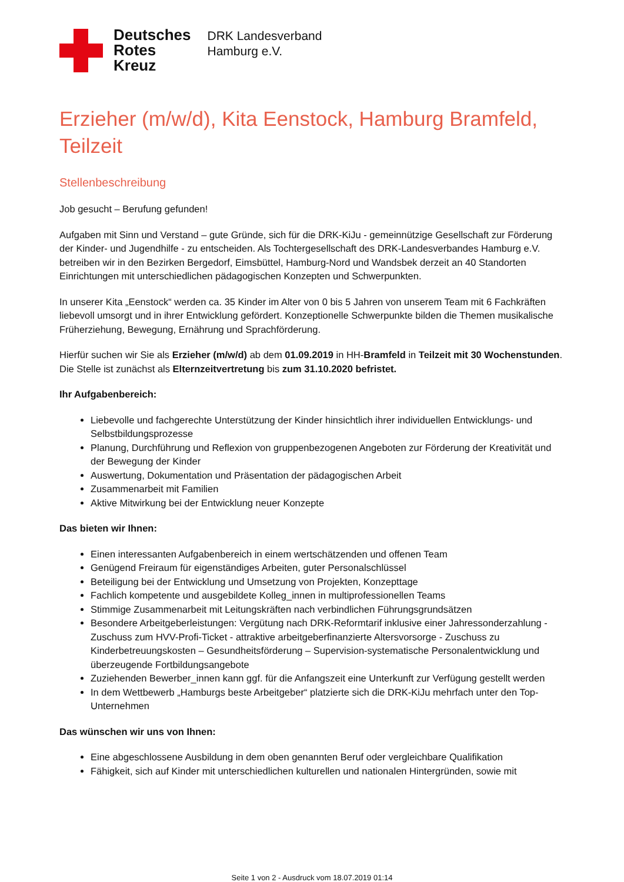Deutsches
Rotes
Kreuz
DRK Landesverband
Hamburg e.V.
Erzieher (m/w/d), Kita Eenstock, Hamburg Bramfeld, Teilzeit
Stellenbeschreibung
Job gesucht – Berufung gefunden!
Aufgaben mit Sinn und Verstand – gute Gründe, sich für die DRK-KiJu - gemeinnützige Gesellschaft zur Förderung der Kinder- und Jugendhilfe - zu entscheiden. Als Tochtergesellschaft des DRK-Landesverbandes Hamburg e.V. betreiben wir in den Bezirken Bergedorf, Eimsbüttel, Hamburg-Nord und Wandsbek derzeit an 40 Standorten Einrichtungen mit unterschiedlichen pädagogischen Konzepten und Schwerpunkten.
In unserer Kita „Eenstock“ werden ca. 35 Kinder im Alter von 0 bis 5 Jahren von unserem Team mit 6 Fachkräften liebevoll umsorgt und in ihrer Entwicklung gefördert. Konzeptionelle Schwerpunkte bilden die Themen musikalische Früherziehung, Bewegung, Ernährung und Sprachförderung.
Hierfür suchen wir Sie als Erzieher (m/w/d) ab dem 01.09.2019 in HH-Bramfeld in Teilzeit mit 30 Wochenstunden. Die Stelle ist zunächst als Elternzeitvertretung bis zum 31.10.2020 befristet.
Ihr Aufgabenbereich:
Liebevolle und fachgerechte Unterstützung der Kinder hinsichtlich ihrer individuellen Entwicklungs- und Selbstbildungsprozesse
Planung, Durchführung und Reflexion von gruppenbezogenen Angeboten zur Förderung der Kreativität und der Bewegung der Kinder
Auswertung, Dokumentation und Präsentation der pädagogischen Arbeit
Zusammenarbeit mit Familien
Aktive Mitwirkung bei der Entwicklung neuer Konzepte
Das bieten wir Ihnen:
Einen interessanten Aufgabenbereich in einem wertschätzenden und offenen Team
Genügend Freiraum für eigenständiges Arbeiten, guter Personalschlüssel
Beteiligung bei der Entwicklung und Umsetzung von Projekten, Konzepttage
Fachlich kompetente und ausgebildete Kolleg_innen in multiprofessionellen Teams
Stimmige Zusammenarbeit mit Leitungskräften nach verbindlichen Führungsgrundsätzen
Besondere Arbeitgeberleistungen: Vergütung nach DRK-Reformtarif inklusive einer Jahressonderzahlung - Zuschuss zum HVV-Profi-Ticket - attraktive arbeitgeberfinanzierte Altersvorsorge - Zuschuss zu Kinderbetreuungskosten – Gesundheitsförderung – Supervision-systematische Personalentwicklung und überzeugende Fortbildungsangebote
Zuziehenden Bewerber_innen kann ggf. für die Anfangszeit eine Unterkunft zur Verfügung gestellt werden
In dem Wettbewerb „Hamburgs beste Arbeitgeber“ platzierte sich die DRK-KiJu mehrfach unter den Top-Unternehmen
Das wünschen wir uns von Ihnen:
Eine abgeschlossene Ausbildung in dem oben genannten Beruf oder vergleichbare Qualifikation
Fähigkeit, sich auf Kinder mit unterschiedlichen kulturellen und nationalen Hintergründen, sowie mit
Seite 1 von 2 - Ausdruck vom 18.07.2019 01:14